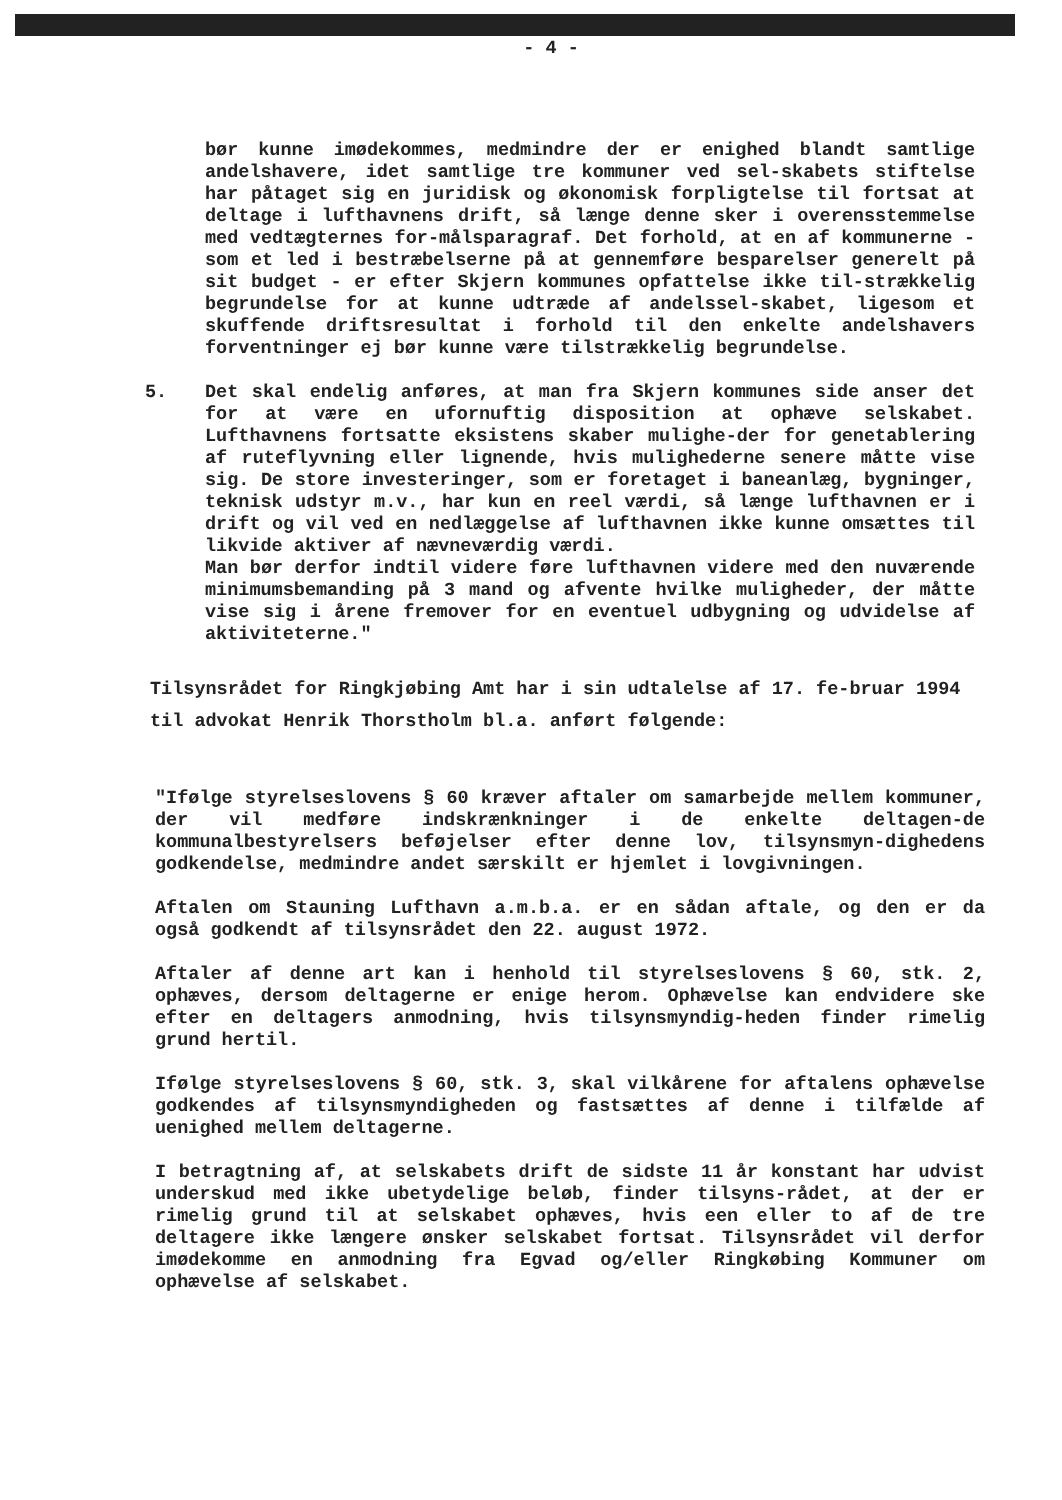- 4 -
bør kunne imødekommes, medmindre der er enighed blandt samtlige andelshavere, idet samtlige tre kommuner ved sel-skabets stiftelse har påtaget sig en juridisk og økonomisk forpligtelse til fortsat at deltage i lufthavnens drift, så længe denne sker i overensstemmelse med vedtægternes for-målsparagraf. Det forhold, at en af kommunerne - som et led i bestræbelserne på at gennemføre besparelser generelt på sit budget - er efter Skjern kommunes opfattelse ikke til-strækkelig begrundelse for at kunne udtræde af andelssel-skabet, ligesom et skuffende driftsresultat i forhold til den enkelte andelshavers forventninger ej bør kunne være tilstrækkelig begrundelse.
5. Det skal endelig anføres, at man fra Skjern kommunes side anser det for at være en ufornuftig disposition at ophæve selskabet. Lufthavnens fortsatte eksistens skaber mulighe-der for genetablering af ruteflyvning eller lignende, hvis mulighederne senere måtte vise sig. De store investeringer, som er foretaget i baneanlæg, bygninger, teknisk udstyr m.v., har kun en reel værdi, så længe lufthavnen er i drift og vil ved en nedlæggelse af lufthavnen ikke kunne omsættes til likvide aktiver af nævneværdig værdi.
Man bør derfor indtil videre føre lufthavnen videre med den nuværende minimumsbemanding på 3 mand og afvente hvilke muligheder, der måtte vise sig i årene fremover for en eventuel udbygning og udvidelse af aktiviteterne."
Tilsynsrådet for Ringkjøbing Amt har i sin udtalelse af 17. fe-bruar 1994 til advokat Henrik Thorstholm bl.a. anført følgende:
"Ifølge styrelseslovens § 60 kræver aftaler om samarbejde mellem kommuner, der vil medføre indskrænkninger i de enkelte deltagen-de kommunalbestyrelsers beføjelser efter denne lov, tilsynsmyn-dighedens godkendelse, medmindre andet særskilt er hjemlet i lovgivningen.
Aftalen om Stauning Lufthavn a.m.b.a. er en sådan aftale, og den er da også godkendt af tilsynsrådet den 22. august 1972.
Aftaler af denne art kan i henhold til styrelseslovens § 60, stk. 2, ophæves, dersom deltagerne er enige herom. Ophævelse kan endvidere ske efter en deltagers anmodning, hvis tilsynsmyndig-heden finder rimelig grund hertil.
Ifølge styrelseslovens § 60, stk. 3, skal vilkårene for aftalens ophævelse godkendes af tilsynsmyndigheden og fastsættes af denne i tilfælde af uenighed mellem deltagerne.
I betragtning af, at selskabets drift de sidste 11 år konstant har udvist underskud med ikke ubetydelige beløb, finder tilsyns-rådet, at der er rimelig grund til at selskabet ophæves, hvis een eller to af de tre deltagere ikke længere ønsker selskabet fortsat. Tilsynsrådet vil derfor imødekomme en anmodning fra Egvad og/eller Ringkøbing Kommuner om ophævelse af selskabet.